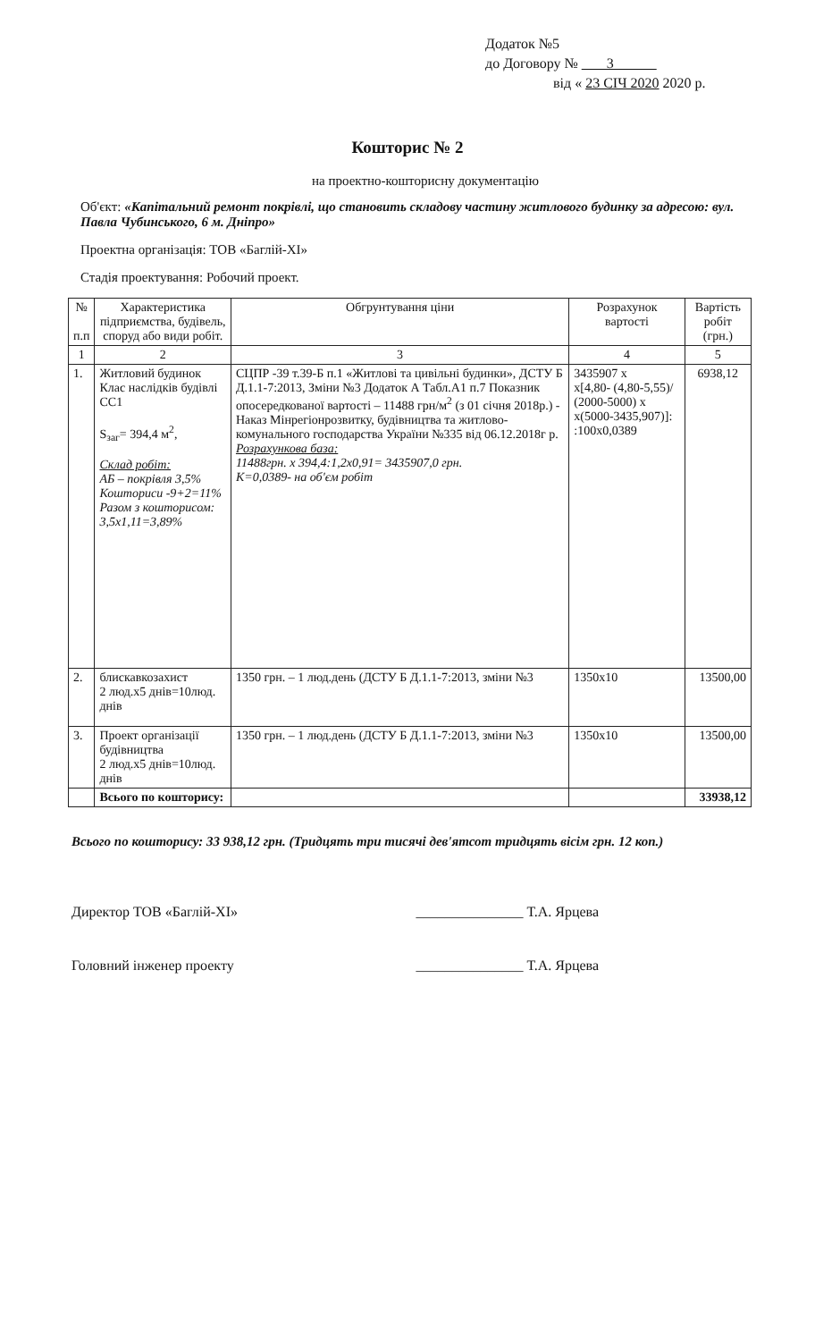Додаток №5
до Договору № 3
від « 23 СІЧ 2020 2020 р.
Кошторис № 2
на проектно-кошторисну документацію
Об'єкт: «Капітальний ремонт покрівлі, що становить складову частину житлового будинку за адресою: вул. Павла Чубинського, 6 м. Дніпро»
Проектна організація: ТОВ «Баглій-ХІ»
Стадія проектування: Робочий проект.
| № п.п | Характеристика підприємства, будівель, споруд або види робіт. | Обгрунтування ціни | Розрахунок вартості | Вартість робіт (грн.) |
| --- | --- | --- | --- | --- |
| 1 | 2 | 3 | 4 | 5 |
| 1. | Житловий будинок Клас наслідків будівлі СС1 S<sub>заг</sub>= 394,4 м<sup>2</sup>, Склад робіт: АБ – покрівля 3,5% Кошториси -9+2=11% Разом з кошторисом: 3,5х1,11=3,89% | СЦПР -39 т.39-Б п.1 «Житлові та цивільні будинки», ДСТУ Б Д.1.1-7:2013, Зміни №3 Додаток А Табл.А1 п.7 Показник опосередкованої вартості – 11488 грн/м<sup>2</sup> (з 01 січня 2018р.) - Наказ Мінрегіонрозвитку, будівництва та житлово-комунального господарства України №335 від 06.12.2018г р. Розрахункова база: 11488грн. х 394,4:1,2х0,91= 3435907,0 грн. К=0,0389- на об'єм робіт | 3435907 х х[4,80- (4,80-5,55)/ (2000-5000) х х(5000-3435,907)]: :100х0,0389 | 6938,12 |
| 2. | блискавкозахист 2 люд.х5 днів=10люд. днів | 1350 грн. – 1 люд.день (ДСТУ Б Д.1.1-7:2013, зміни №3 | 1350х10 | 13500,00 |
| 3. | Проект організації будівництва 2 люд.х5 днів=10люд. днів | 1350 грн. – 1 люд.день (ДСТУ Б Д.1.1-7:2013, зміни №3 | 1350х10 | 13500,00 |
| | Всього по кошторису: | | | 33938,12 |
Всього по кошторису: 33 938,12 грн. (Тридцять три тисячі дев'ятсот тридцять вісім грн. 12 коп.)
Директор ТОВ «Баглій-ХІ» _______________ Т.А. Ярцева
Головний інженер проекту _______________ Т.А. Ярцева